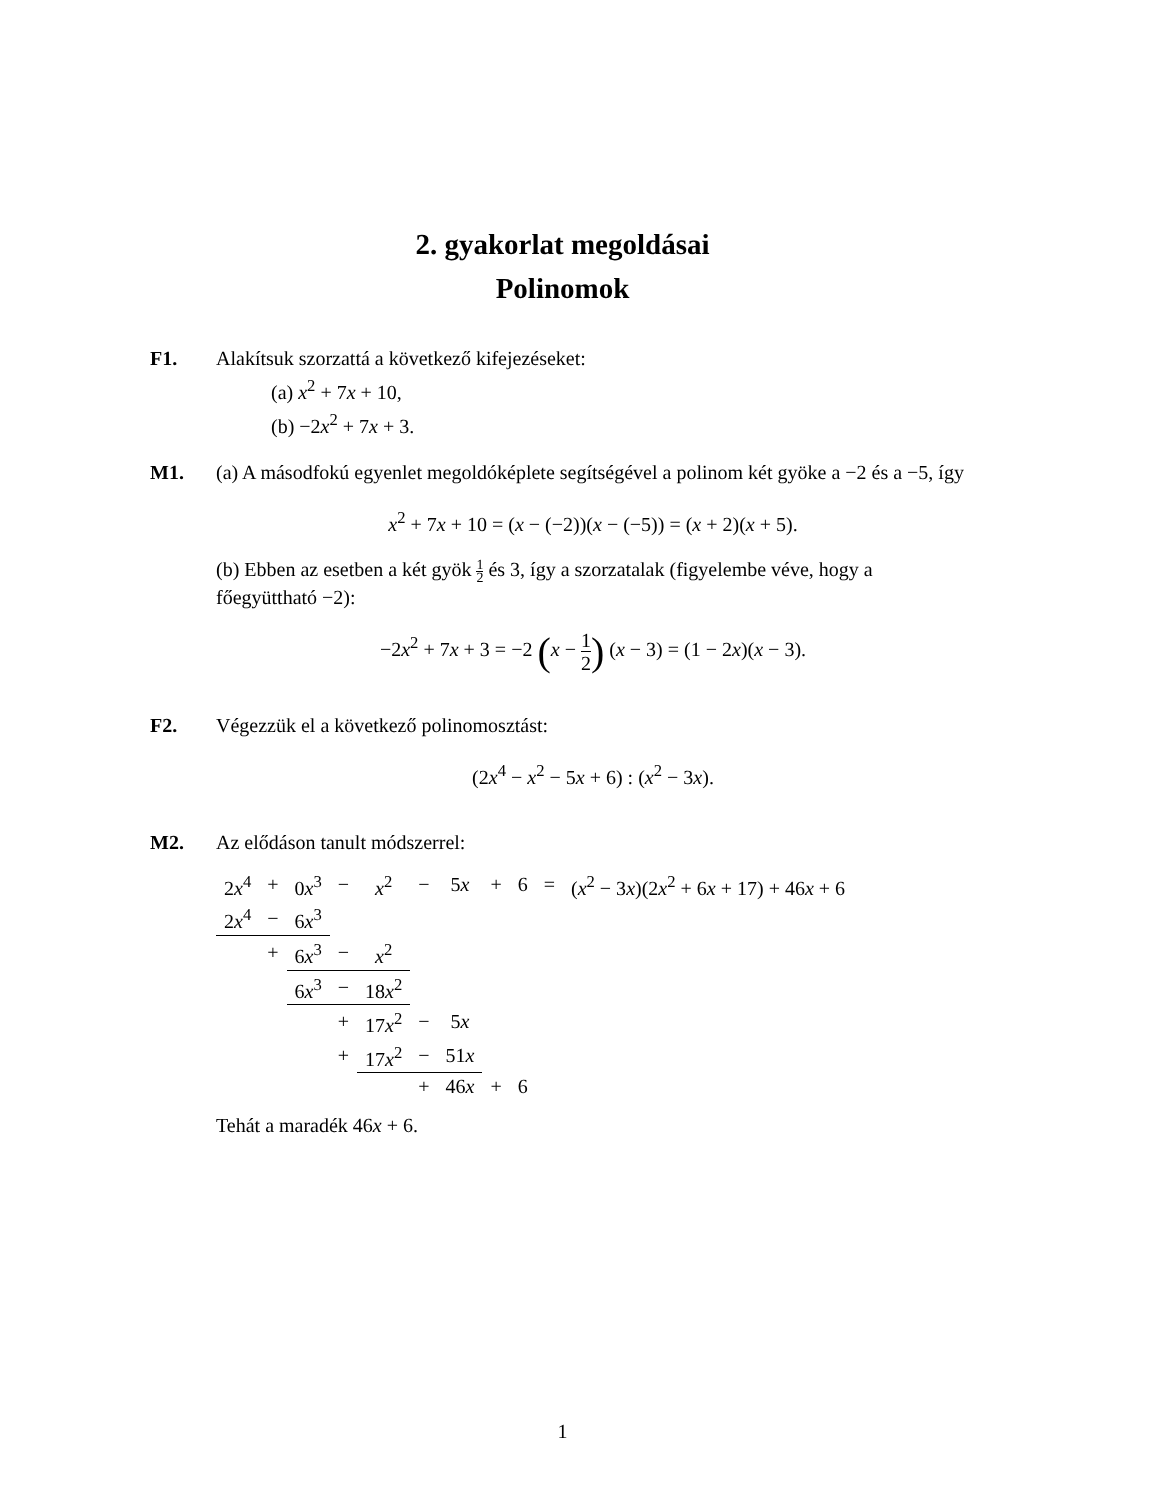2. gyakorlat megoldásai
Polinomok
F1. Alakítsuk szorzattá a következő kifejezéseket:
(a) x<sup>2</sup> + 7x + 10,
(b) −2x<sup>2</sup> + 7x + 3.
M1. (a) A másodfokú egyenlet megoldóképlete segítségével a polinom két gyöke a −2 és a −5, így
x<sup>2</sup> + 7x + 10 = (x − (−2))(x − (−5)) = (x + 2)(x + 5).
(b) Ebben az esetben a két gyök 1 2 és 3, így a szorzatalak (figyelembe véve, hogy a főegyüttható −2):
−2x<sup>2</sup> + 7x + 3 = −2 (x − 1 2) (x − 3) = (1 − 2x)(x − 3).
F2. Végezzük el a következő polinomosztást:
(2x<sup>4</sup> − x<sup>2</sup> − 5x + 6) : (x<sup>2</sup> − 3x).
M2. Az elődáson tanult módszerrel:
| 2 x<sup>4</sup> | + | 0 x<sup>3</sup> | − | x<sup>2</sup> | − | 5 x | + | 6 | = | ( x<sup>2</sup> − 3 x )(2 x<sup>2</sup> + 6 x + 17) + 46 x + 6 |
| 2 x<sup>4</sup> | − | 6 x<sup>3</sup> | | | | | | | | |
| | + | 6 x<sup>3</sup> | − | x<sup>2</sup> | | | | | | |
| | | 6 x<sup>3</sup> | − | 18 x<sup>2</sup> | | | | | | |
| | | | + | 17 x<sup>2</sup> | − | 5 x | | | | |
| | | | + | 17 x<sup>2</sup> | − | 51 x | | | | |
| | | | | | + | 46 x | + | 6 | | |
Tehát a maradék 46x + 6.
1